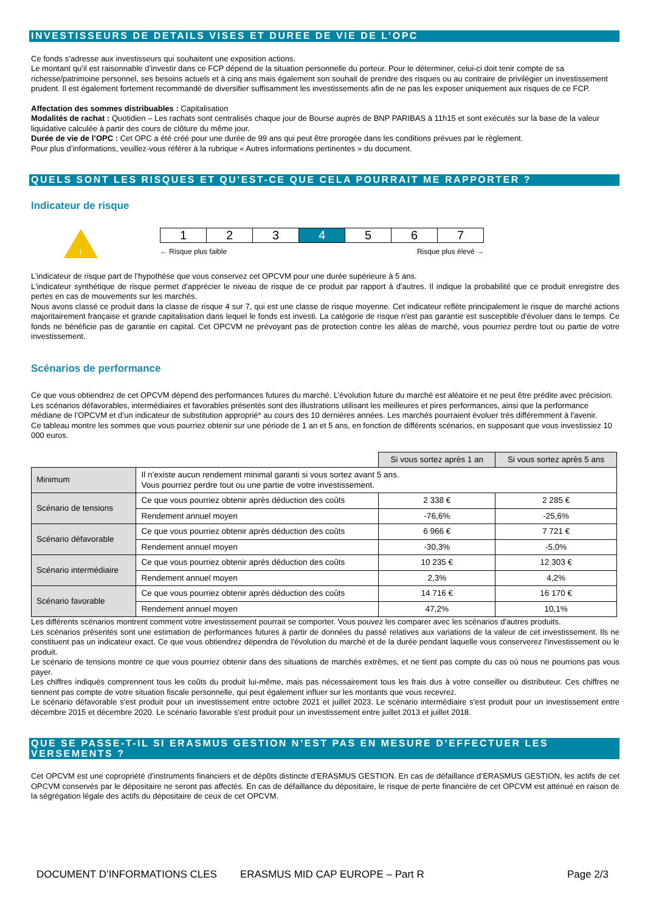INVESTISSEURS DE DETAILS VISES ET DUREE DE VIE DE L’OPC
Ce fonds s’adresse aux investisseurs qui souhaitent une exposition actions.
Le montant qu’il est raisonnable d’investir dans ce FCP dépend de la situation personnelle du porteur. Pour le déterminer, celui-ci doit tenir compte de sa richesse/patrimoine personnel, ses besoins actuels et à cinq ans mais également son souhait de prendre des risques ou au contraire de privilégier un investissement prudent. Il est également fortement recommandé de diversifier suffisamment les investissements afin de ne pas les exposer uniquement aux risques de ce FCP.
Affectation des sommes distribuables : Capitalisation
Modalités de rachat : Quotidien – Les rachats sont centralisés chaque jour de Bourse auprès de BNP PARIBAS à 11h15 et sont exécutés sur la base de la valeur liquidative calculée à partir des cours de clôture du même jour.
Durée de vie de l’OPC : Cet OPC a été créé pour une durée de 99 ans qui peut être prorogée dans les conditions prévues par le règlement.
Pour plus d’informations, veuillez-vous référer à la rubrique « Autres informations pertinentes » du document.
QUELS SONT LES RISQUES ET QU'EST-CE QUE CELA POURRAIT ME RAPPORTER ?
Indicateur de risque
!
| 1 | 2 | 3 | 4 | 5 | 6 | 7 |
← Risque plus faible Risque plus élevé →
L’indicateur de risque part de l’hypothèse que vous conservez cet OPCVM pour une durée supérieure à 5 ans.
L'indicateur synthétique de risque permet d'apprécier le niveau de risque de ce produit par rapport à d'autres. Il indique la probabilité que ce produit enregistre des pertes en cas de mouvements sur les marchés.
Nous avons classé ce produit dans la classe de risque 4 sur 7, qui est une classe de risque moyenne. Cet indicateur reflète principalement le risque de marché actions majoritairement française et grande capitalisation dans lequel le fonds est investi. La catégorie de risque n'est pas garantie est susceptible d'évoluer dans le temps. Ce fonds ne bénéficie pas de garantie en capital. Cet OPCVM ne prévoyant pas de protection contre les aléas de marché, vous pourriez perdre tout ou partie de votre investissement.
Scénarios de performance
Ce que vous obtiendrez de cet OPCVM dépend des performances futures du marché. L’évolution future du marché est aléatoire et ne peut être prédite avec précision. Les scénarios défavorables, intermédiaires et favorables présentés sont des illustrations utilisant les meilleures et pires performances, ainsi que la performance médiane de l’OPCVM et d’un indicateur de substitution approprié* au cours des 10 dernières années. Les marchés pourraient évoluer très différemment à l'avenir.
Ce tableau montre les sommes que vous pourriez obtenir sur une période de 1 an et 5 ans, en fonction de différents scénarios, en supposant que vous investissiez 10 000 euros.
| | | Si vous sortez après 1 an | Si vous sortez après 5 ans |
| --- | --- | --- | --- |
| Minimum | Il n’existe aucun rendement minimal garanti si vous sortez avant 5 ans. Vous pourriez perdre tout ou une partie de votre investissement. | | |
| Scénario de tensions | Ce que vous pourriez obtenir après déduction des coûts | 2 338 € | 2 285 € |
| | Rendement annuel moyen | -76,6% | -25,6% |
| Scénario défavorable | Ce que vous pourriez obtenir après déduction des coûts | 6 966 € | 7 721 € |
| | Rendement annuel moyen | -30,3% | -5,0% |
| Scénario intermédiaire | Ce que vous pourriez obtenir après déduction des coûts | 10 235 € | 12 303 € |
| | Rendement annuel moyen | 2,3% | 4,2% |
| Scénario favorable | Ce que vous pourriez obtenir après déduction des coûts | 14 716 € | 16 170 € |
| | Rendement annuel moyen | 47,2% | 10,1% |
Les différents scénarios montrent comment votre investissement pourrait se comporter. Vous pouvez les comparer avec les scénarios d'autres produits.
Les scénarios présentés sont une estimation de performances futures à partir de données du passé relatives aux variations de la valeur de cet investissement. Ils ne constituent pas un indicateur exact. Ce que vous obtiendrez dépendra de l'évolution du marché et de la durée pendant laquelle vous conserverez l'investissement ou le produit.
Le scénario de tensions montre ce que vous pourriez obtenir dans des situations de marchés extrêmes, et ne tient pas compte du cas où nous ne pourrions pas vous payer.
Les chiffres indiqués comprennent tous les coûts du produit lui-même, mais pas nécessairement tous les frais dus à votre conseiller ou distributeur. Ces chiffres ne tiennent pas compte de votre situation fiscale personnelle, qui peut également influer sur les montants que vous recevrez.
Le scénario défavorable s'est produit pour un investissement entre octobre 2021 et juillet 2023. Le scénario intermédiaire s'est produit pour un investissement entre décembre 2015 et décembre 2020. Le scénario favorable s'est produit pour un investissement entre juillet 2013 et juillet 2018.
QUE SE PASSE-T-IL SI ERASMUS GESTION N’EST PAS EN MESURE D’EFFECTUER LES VERSEMENTS ?
Cet OPCVM est une copropriété d’instruments financiers et de dépôts distincte d’ERASMUS GESTION. En cas de défaillance d’ERASMUS GESTION, les actifs de cet OPCVM conservés par le dépositaire ne seront pas affectés. En cas de défaillance du dépositaire, le risque de perte financière de cet OPCVM est atténué en raison de la ségrégation légale des actifs du dépositaire de ceux de cet OPCVM.
DOCUMENT D’INFORMATIONS CLES ERASMUS MID CAP EUROPE – Part R Page 2/3